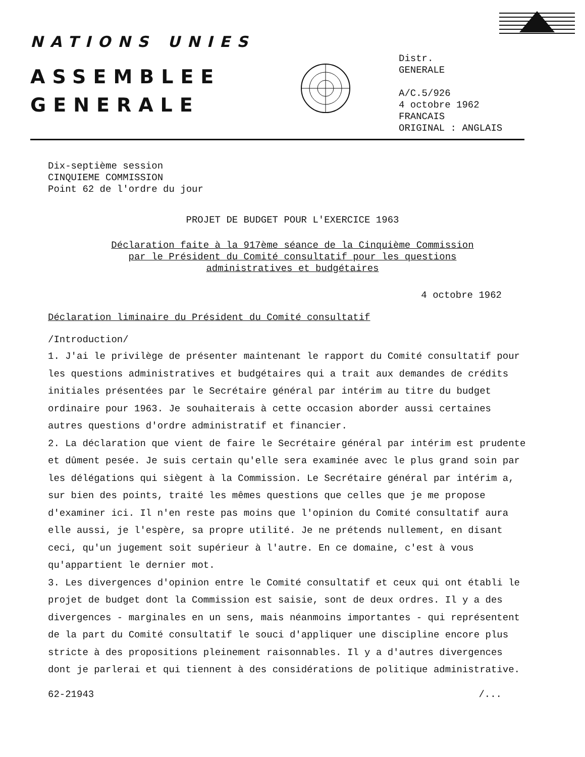NATIONS UNIES
ASSEMBLEE
GENERALE
Distr.
GENERALE
A/C.5/926
4 octobre 1962
FRANCAIS
ORIGINAL : ANGLAIS
Dix-septième session
CINQUIEME COMMISSION
Point 62 de l'ordre du jour
PROJET DE BUDGET POUR L'EXERCICE 1963
Déclaration faite à la 917ème séance de la Cinquième Commission
par le Président du Comité consultatif pour les questions
administratives et budgétaires
4 octobre 1962
Déclaration liminaire du Président du Comité consultatif
/Introduction/
1. J'ai le privilège de présenter maintenant le rapport du Comité consultatif pour les questions administratives et budgétaires qui a trait aux demandes de crédits initiales présentées par le Secrétaire général par intérim au titre du budget ordinaire pour 1963. Je souhaiterais à cette occasion aborder aussi certaines autres questions d'ordre administratif et financier.
2. La déclaration que vient de faire le Secrétaire général par intérim est prudente et dûment pesée. Je suis certain qu'elle sera examinée avec le plus grand soin par les délégations qui siègent à la Commission. Le Secrétaire général par intérim a, sur bien des points, traité les mêmes questions que celles que je me propose d'examiner ici. Il n'en reste pas moins que l'opinion du Comité consultatif aura elle aussi, je l'espère, sa propre utilité. Je ne prétends nullement, en disant ceci, qu'un jugement soit supérieur à l'autre. En ce domaine, c'est à vous qu'appartient le dernier mot.
3. Les divergences d'opinion entre le Comité consultatif et ceux qui ont établi le projet de budget dont la Commission est saisie, sont de deux ordres. Il y a des divergences - marginales en un sens, mais néanmoins importantes - qui représentent de la part du Comité consultatif le souci d'appliquer une discipline encore plus stricte à des propositions pleinement raisonnables. Il y a d'autres divergences dont je parlerai et qui tiennent à des considérations de politique administrative.
62-21943 /...